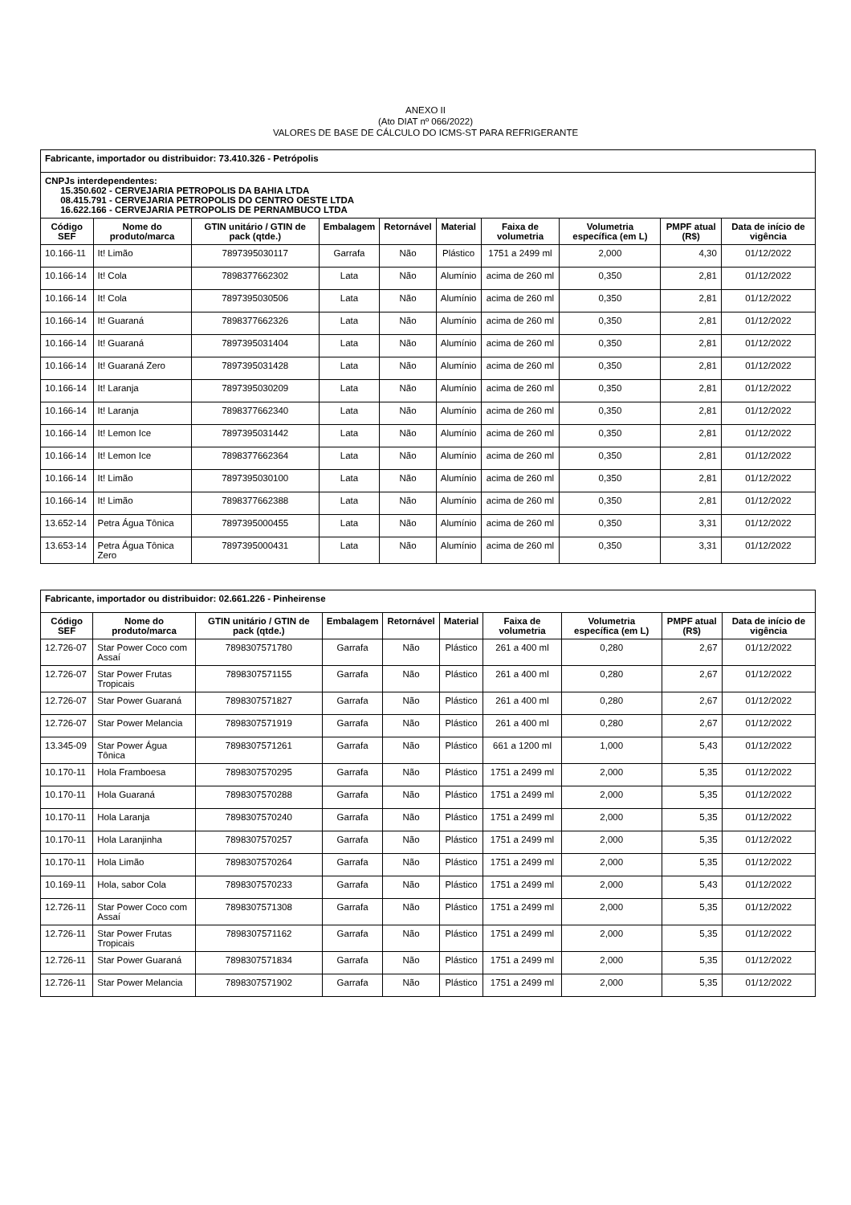ANEXO II
(Ato DIAT nº 066/2022)
VALORES DE BASE DE CÁLCULO DO ICMS-ST PARA REFRIGERANTE
| Fabricante, importador ou distribuidor: 73.410.326 - Petrópolis | | | | | | | | | |
| CNPJs interdependentes: 15.350.602 - CERVEJARIA PETROPOLIS DA BAHIA LTDA 08.415.791 - CERVEJARIA PETROPOLIS DO CENTRO OESTE LTDA 16.622.166 - CERVEJARIA PETROPOLIS DE PERNAMBUCO LTDA | | | | | | | | | |
| Código SEF | Nome do produto/marca | GTIN unitário / GTIN de pack (qtde.) | Embalagem | Retornável | Material | Faixa de volumetria | Volumetria específica (em L) | PMPF atual (R$) | Data de início de vigência |
| 10.166-11 | It! Limão | 7897395030117 | Garrafa | Não | Plástico | 1751 a 2499 ml | 2,000 | 4,30 | 01/12/2022 |
| 10.166-14 | It! Cola | 7898377662302 | Lata | Não | Alumínio | acima de 260 ml | 0,350 | 2,81 | 01/12/2022 |
| 10.166-14 | It! Cola | 7897395030506 | Lata | Não | Alumínio | acima de 260 ml | 0,350 | 2,81 | 01/12/2022 |
| 10.166-14 | It! Guaraná | 7898377662326 | Lata | Não | Alumínio | acima de 260 ml | 0,350 | 2,81 | 01/12/2022 |
| 10.166-14 | It! Guaraná | 7897395031404 | Lata | Não | Alumínio | acima de 260 ml | 0,350 | 2,81 | 01/12/2022 |
| 10.166-14 | It! Guaraná Zero | 7897395031428 | Lata | Não | Alumínio | acima de 260 ml | 0,350 | 2,81 | 01/12/2022 |
| 10.166-14 | It! Laranja | 7897395030209 | Lata | Não | Alumínio | acima de 260 ml | 0,350 | 2,81 | 01/12/2022 |
| 10.166-14 | It! Laranja | 7898377662340 | Lata | Não | Alumínio | acima de 260 ml | 0,350 | 2,81 | 01/12/2022 |
| 10.166-14 | It! Lemon Ice | 7897395031442 | Lata | Não | Alumínio | acima de 260 ml | 0,350 | 2,81 | 01/12/2022 |
| 10.166-14 | It! Lemon Ice | 7898377662364 | Lata | Não | Alumínio | acima de 260 ml | 0,350 | 2,81 | 01/12/2022 |
| 10.166-14 | It! Limão | 7897395030100 | Lata | Não | Alumínio | acima de 260 ml | 0,350 | 2,81 | 01/12/2022 |
| 10.166-14 | It! Limão | 7898377662388 | Lata | Não | Alumínio | acima de 260 ml | 0,350 | 2,81 | 01/12/2022 |
| 13.652-14 | Petra Água Tônica | 7897395000455 | Lata | Não | Alumínio | acima de 260 ml | 0,350 | 3,31 | 01/12/2022 |
| 13.653-14 | Petra Água Tônica Zero | 7897395000431 | Lata | Não | Alumínio | acima de 260 ml | 0,350 | 3,31 | 01/12/2022 |
| Fabricante, importador ou distribuidor: 02.661.226 - Pinheirense | | | | | | | | | |
| Código SEF | Nome do produto/marca | GTIN unitário / GTIN de pack (qtde.) | Embalagem | Retornável | Material | Faixa de volumetria | Volumetria específica (em L) | PMPF atual (R$) | Data de início de vigência |
| 12.726-07 | Star Power Coco com Assaí | 7898307571780 | Garrafa | Não | Plástico | 261 a 400 ml | 0,280 | 2,67 | 01/12/2022 |
| 12.726-07 | Star Power Frutas Tropicais | 7898307571155 | Garrafa | Não | Plástico | 261 a 400 ml | 0,280 | 2,67 | 01/12/2022 |
| 12.726-07 | Star Power Guaraná | 7898307571827 | Garrafa | Não | Plástico | 261 a 400 ml | 0,280 | 2,67 | 01/12/2022 |
| 12.726-07 | Star Power Melancia | 7898307571919 | Garrafa | Não | Plástico | 261 a 400 ml | 0,280 | 2,67 | 01/12/2022 |
| 13.345-09 | Star Power Água Tônica | 7898307571261 | Garrafa | Não | Plástico | 661 a 1200 ml | 1,000 | 5,43 | 01/12/2022 |
| 10.170-11 | Hola Framboesa | 7898307570295 | Garrafa | Não | Plástico | 1751 a 2499 ml | 2,000 | 5,35 | 01/12/2022 |
| 10.170-11 | Hola Guaraná | 7898307570288 | Garrafa | Não | Plástico | 1751 a 2499 ml | 2,000 | 5,35 | 01/12/2022 |
| 10.170-11 | Hola Laranja | 7898307570240 | Garrafa | Não | Plástico | 1751 a 2499 ml | 2,000 | 5,35 | 01/12/2022 |
| 10.170-11 | Hola Laranjinha | 7898307570257 | Garrafa | Não | Plástico | 1751 a 2499 ml | 2,000 | 5,35 | 01/12/2022 |
| 10.170-11 | Hola Limão | 7898307570264 | Garrafa | Não | Plástico | 1751 a 2499 ml | 2,000 | 5,35 | 01/12/2022 |
| 10.169-11 | Hola, sabor Cola | 7898307570233 | Garrafa | Não | Plástico | 1751 a 2499 ml | 2,000 | 5,43 | 01/12/2022 |
| 12.726-11 | Star Power Coco com Assaí | 7898307571308 | Garrafa | Não | Plástico | 1751 a 2499 ml | 2,000 | 5,35 | 01/12/2022 |
| 12.726-11 | Star Power Frutas Tropicais | 7898307571162 | Garrafa | Não | Plástico | 1751 a 2499 ml | 2,000 | 5,35 | 01/12/2022 |
| 12.726-11 | Star Power Guaraná | 7898307571834 | Garrafa | Não | Plástico | 1751 a 2499 ml | 2,000 | 5,35 | 01/12/2022 |
| 12.726-11 | Star Power Melancia | 7898307571902 | Garrafa | Não | Plástico | 1751 a 2499 ml | 2,000 | 5,35 | 01/12/2022 |